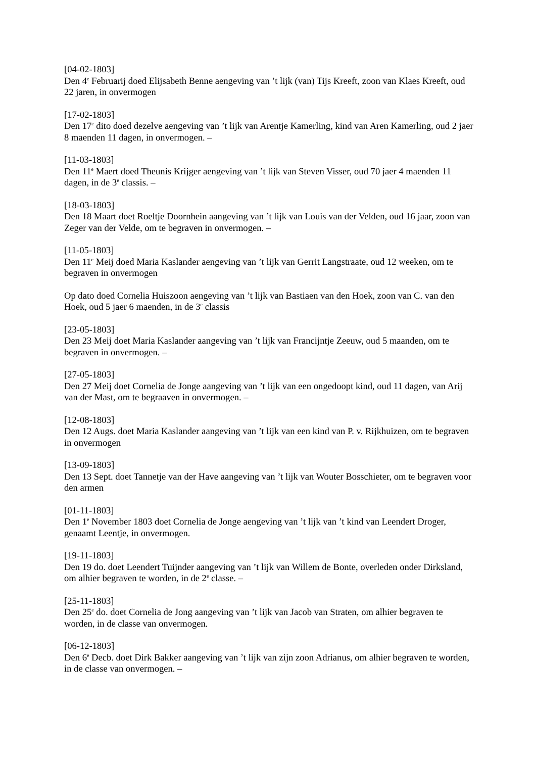[04-02-1803]
Den 4<sup>e</sup> Februarij doed Elijsabeth Benne aengeving van ’t lijk (van) Tijs Kreeft, zoon van Klaes Kreeft, oud 22 jaren, in onvermogen
[17-02-1803]
Den 17<sup>e</sup> dito doed dezelve aengeving van ’t lijk van Arentje Kamerling, kind van Aren Kamerling, oud 2 jaer 8 maenden 11 dagen, in onvermogen. –
[11-03-1803]
Den 11<sup>e</sup> Maert doed Theunis Krijger aengeving van ’t lijk van Steven Visser, oud 70 jaer 4 maenden 11 dagen, in de 3<sup>e</sup> classis. –
[18-03-1803]
Den 18 Maart doet Roeltje Doornhein aangeving van ’t lijk van Louis van der Velden, oud 16 jaar, zoon van Zeger van der Velde, om te begraven in onvermogen. –
[11-05-1803]
Den 11<sup>e</sup> Meij doed Maria Kaslander aengeving van ’t lijk van Gerrit Langstraate, oud 12 weeken, om te begraven in onvermogen
Op dato doed Cornelia Huiszoon aengeving van ’t lijk van Bastiaen van den Hoek, zoon van C. van den Hoek, oud 5 jaer 6 maenden, in de 3<sup>e</sup> classis
[23-05-1803]
Den 23 Meij doet Maria Kaslander aangeving van ’t lijk van Francijntje Zeeuw, oud 5 maanden, om te begraven in onvermogen. –
[27-05-1803]
Den 27 Meij doet Cornelia de Jonge aangeving van ’t lijk van een ongedoopt kind, oud 11 dagen, van Arij van der Mast, om te begraaven in onvermogen. –
[12-08-1803]
Den 12 Augs. doet Maria Kaslander aangeving van ’t lijk van een kind van P. v. Rijkhuizen, om te begraven in onvermogen
[13-09-1803]
Den 13 Sept. doet Tannetje van der Have aangeving van ’t lijk van Wouter Bosschieter, om te begraven voor den armen
[01-11-1803]
Den 1<sup>e</sup> November 1803 doet Cornelia de Jonge aengeving van ’t lijk van ’t kind van Leendert Droger, genaamt Leentje, in onvermogen.
[19-11-1803]
Den 19 do. doet Leendert Tuijnder aangeving van ’t lijk van Willem de Bonte, overleden onder Dirksland, om alhier begraven te worden, in de 2<sup>e</sup> classe. –
[25-11-1803]
Den 25<sup>e</sup> do. doet Cornelia de Jong aangeving van ’t lijk van Jacob van Straten, om alhier begraven te worden, in de classe van onvermogen.
[06-12-1803]
Den 6<sup>e</sup> Decb. doet Dirk Bakker aangeving van ’t lijk van zijn zoon Adrianus, om alhier begraven te worden, in de classe van onvermogen. –